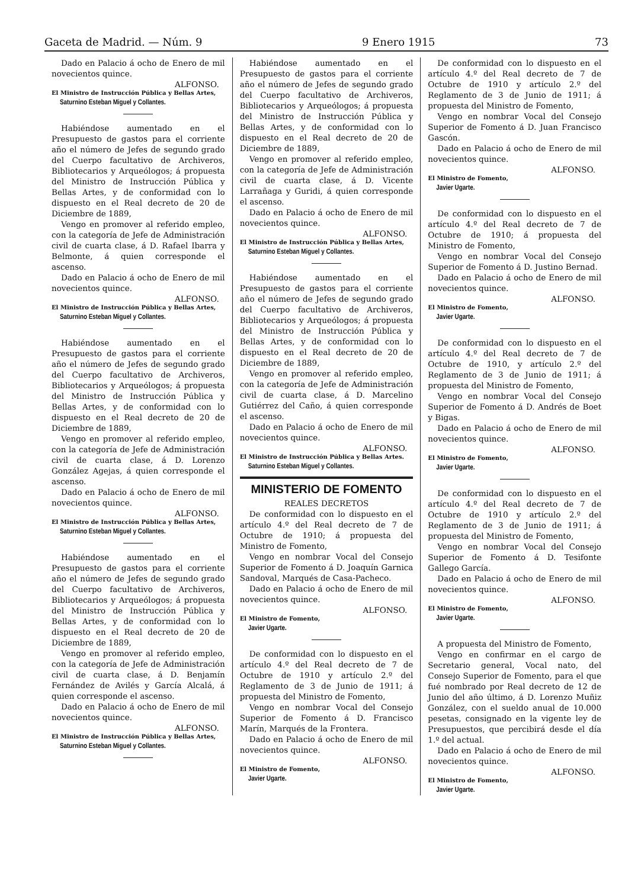Gaceta de Madrid. — Núm. 9 9 Enero 1915 73
Dado en Palacio á ocho de Enero de mil novecientos quince.
ALFONSO.
El Ministro de Instrucción Pública y Bellas Artes,
Saturnino Esteban Miguel y Collantes.
Habiéndose aumentado en el Presupuesto de gastos para el corriente año el número de Jefes de segundo grado del Cuerpo facultativo de Archiveros, Bibliotecarios y Arqueólogos; á propuesta del Ministro de Instrucción Pública y Bellas Artes, y de conformidad con lo dispuesto en el Real decreto de 20 de Diciembre de 1889,
Vengo en promover al referido empleo, con la categoría de Jefe de Administración civil de cuarta clase, á D. Rafael Ibarra y Belmonte, á quien corresponde el ascenso.
Dado en Palacio á ocho de Enero de mil novecientos quince.
ALFONSO.
El Ministro de Instrucción Pública y Bellas Artes,
Saturnino Esteban Miguel y Collantes.
Habiéndose aumentado en el Presupuesto de gastos para el corriente año el número de Jefes de segundo grado del Cuerpo facultativo de Archiveros, Bibliotecarios y Arqueólogos; á propuesta del Ministro de Instrucción Pública y Bellas Artes, y de conformidad con lo dispuesto en el Real decreto de 20 de Diciembre de 1889,
Vengo en promover al referido empleo, con la categoría de Jefe de Administración civil de cuarta clase, á D. Lorenzo González Agejas, á quien corresponde el ascenso.
Dado en Palacio á ocho de Enero de mil novecientos quince.
ALFONSO.
El Ministro de Instrucción Pública y Bellas Artes,
Saturnino Esteban Miguel y Collantes.
Habiéndose aumentado en el Presupuesto de gastos para el corriente año el número de Jefes de segundo grado del Cuerpo facultativo de Archiveros, Bibliotecarios y Arqueólogos; á propuesta del Ministro de Instrucción Pública y Bellas Artes, y de conformidad con lo dispuesto en el Real decreto de 20 de Diciembre de 1889,
Vengo en promover al referido empleo, con la categoría de Jefe de Administración civil de cuarta clase, á D. Benjamín Fernández de Avilés y García Alcalá, á quien corresponde el ascenso.
Dado en Palacio á ocho de Enero de mil novecientos quince.
ALFONSO.
El Ministro de Instrucción Pública y Bellas Artes,
Saturnino Esteban Miguel y Collantes.
Habiéndose aumentado en el Presupuesto de gastos para el corriente año el número de Jefes de segundo grado del Cuerpo facultativo de Archiveros, Bibliotecarios y Arqueólogos; á propuesta del Ministro de Instrucción Pública y Bellas Artes, y de conformidad con lo dispuesto en el Real decreto de 20 de Diciembre de 1889,
Vengo en promover al referido empleo, con la categoría de Jefe de Administración civil de cuarta clase, á D. Vicente Larrañaga y Guridi, á quien corresponde el ascenso.
Dado en Palacio á ocho de Enero de mil novecientos quince.
ALFONSO.
El Ministro de Instrucción Pública y Bellas Artes,
Saturnino Esteban Miguel y Collantes.
Habiéndose aumentado en el Presupuesto de gastos para el corriente año el número de Jefes de segundo grado del Cuerpo facultativo de Archiveros, Bibliotecarios y Arqueólogos; á propuesta del Ministro de Instrucción Pública y Bellas Artes, y de conformidad con lo dispuesto en el Real decreto de 20 de Diciembre de 1889,
Vengo en promover al referido empleo, con la categoría de Jefe de Administración civil de cuarta clase, á D. Marcelino Gutiérrez del Caño, á quien corresponde el ascenso.
Dado en Palacio á ocho de Enero de mil novecientos quince.
ALFONSO.
El Ministro de Instrucción Pública y Bellas Artes.
Saturnino Esteban Miguel y Collantes.
MINISTERIO DE FOMENTO
REALES DECRETOS
De conformidad con lo dispuesto en el artículo 4.º del Real decreto de 7 de Octubre de 1910; á propuesta del Ministro de Fomento,
Vengo en nombrar Vocal del Consejo Superior de Fomento á D. Joaquín Garnica Sandoval, Marqués de Casa-Pacheco.
Dado en Palacio á ocho de Enero de mil novecientos quince.
ALFONSO.
El Ministro de Fomento,
Javier Ugarte.
De conformidad con lo dispuesto en el artículo 4.º del Real decreto de 7 de Octubre de 1910 y artículo 2.º del Reglamento de 3 de Junio de 1911; á propuesta del Ministro de Fomento,
Vengo en nombrar Vocal del Consejo Superior de Fomento á D. Francisco Marín, Marqués de la Frontera.
Dado en Palacio á ocho de Enero de mil novecientos quince.
ALFONSO.
El Ministro de Fomento,
Javier Ugarte.
De conformidad con lo dispuesto en el artículo 4.º del Real decreto de 7 de Octubre de 1910 y artículo 2.º del Reglamento de 3 de Junio de 1911; á propuesta del Ministro de Fomento,
Vengo en nombrar Vocal del Consejo Superior de Fomento á D. Juan Francisco Gascón.
Dado en Palacio á ocho de Enero de mil novecientos quince.
ALFONSO.
El Ministro de Fomento,
Javier Ugarte.
De conformidad con lo dispuesto en el artículo 4.º del Real decreto de 7 de Octubre de 1910; á propuesta del Ministro de Fomento,
Vengo en nombrar Vocal del Consejo Superior de Fomento á D. Justino Bernad.
Dado en Palacio á ocho de Enero de mil novecientos quince.
ALFONSO.
El Ministro de Fomento,
Javier Ugarte.
De conformidad con lo dispuesto en el artículo 4.º del Real decreto de 7 de Octubre de 1910, y artículo 2.º del Reglamento de 3 de Junio de 1911; á propuesta del Ministro de Fomento,
Vengo en nombrar Vocal del Consejo Superior de Fomento á D. Andrés de Boet y Bigas.
Dado en Palacio á ocho de Enero de mil novecientos quince.
ALFONSO.
El Ministro de Fomento,
Javier Ugarte.
De conformidad con lo dispuesto en el artículo 4.º del Real decreto de 7 de Octubre de 1910 y artículo 2.º del Reglamento de 3 de Junio de 1911; á propuesta del Ministro de Fomento,
Vengo en nombrar Vocal del Consejo Superior de Fomento á D. Tesifonte Gallego García.
Dado en Palacio á ocho de Enero de mil novecientos quince.
ALFONSO.
El Ministro de Fomento,
Javier Ugarte.
A propuesta del Ministro de Fomento,
Vengo en confirmar en el cargo de Secretario general, Vocal nato, del Consejo Superior de Fomento, para el que fué nombrado por Real decreto de 12 de Junio del año último, á D. Lorenzo Muñiz González, con el sueldo anual de 10.000 pesetas, consignado en la vigente ley de Presupuestos, que percibirá desde el día 1.º del actual.
Dado en Palacio á ocho de Enero de mil novecientos quince.
ALFONSO.
El Ministro de Fomento,
Javier Ugarte.